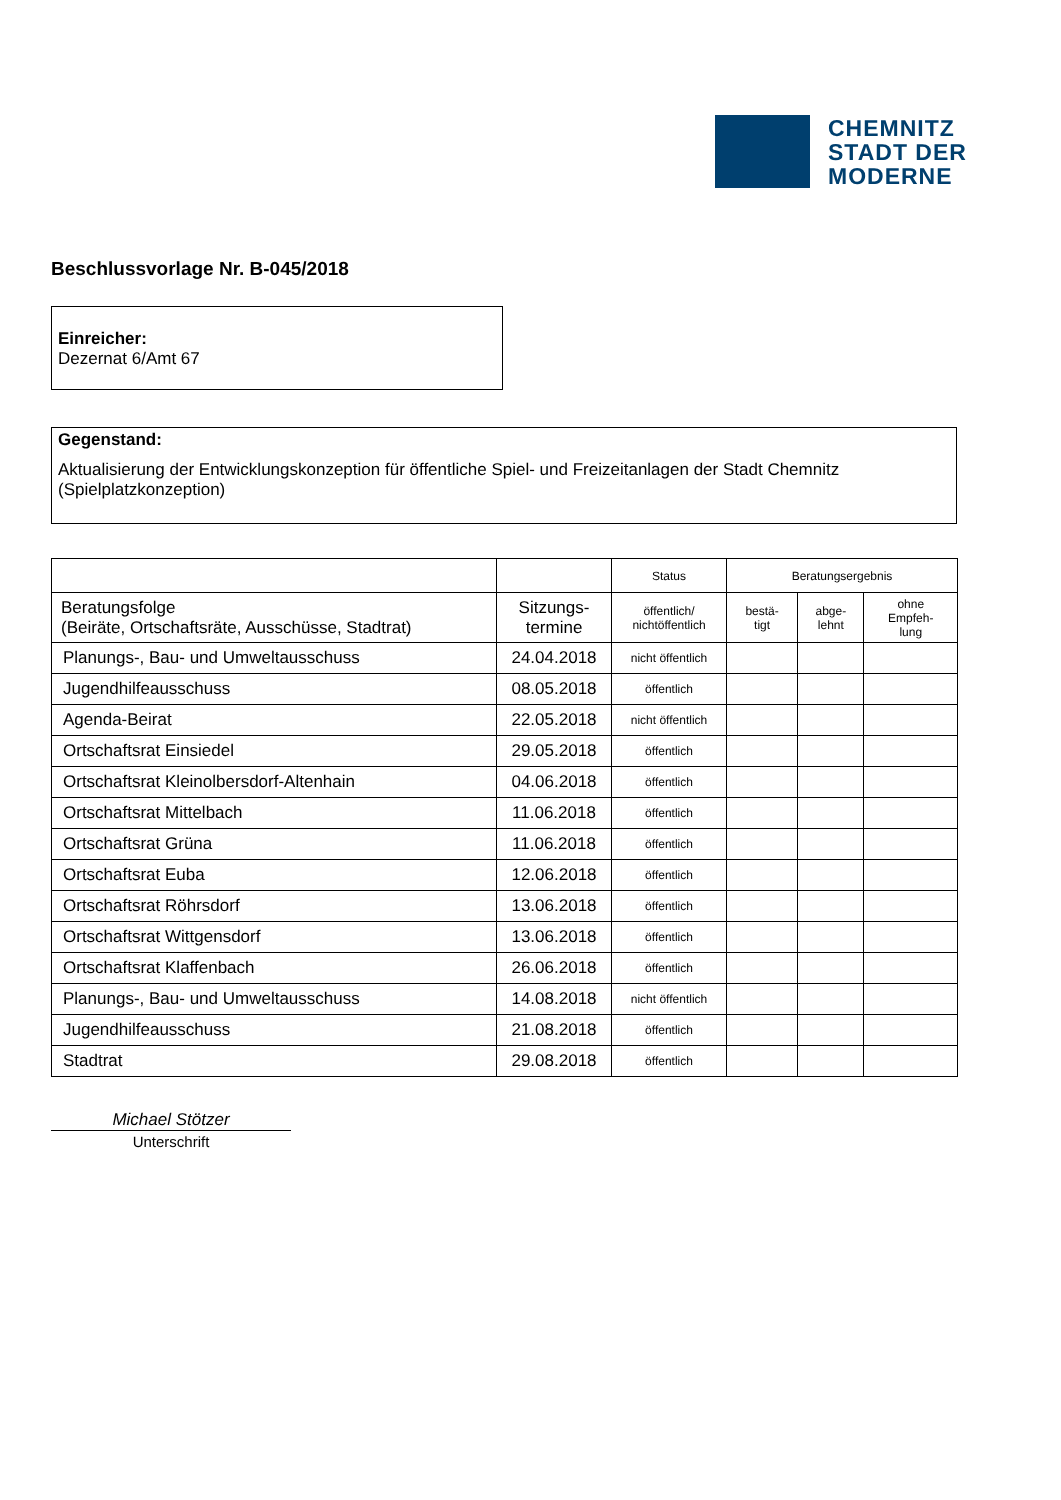CHEMNITZ
STADT DER
MODERNE
Beschlussvorlage Nr. B-045/2018
Einreicher:
Dezernat 6/Amt 67
Gegenstand:
Aktualisierung der Entwicklungskonzeption für öffentliche Spiel- und Freizeitanlagen der Stadt Chemnitz (Spielplatzkonzeption)
| | | Status | Beratungsergebnis | | |
| --- | --- | --- | --- | --- | --- |
| Beratungsfolge (Beiräte, Ortschaftsräte, Ausschüsse, Stadtrat) | Sitzungs- termine | öffentlich/ nichtöffentlich | bestä- tigt | abge- lehnt | ohne Empfeh- lung |
| Planungs-, Bau- und Umweltausschuss | 24.04.2018 | nicht öffentlich | | | |
| Jugendhilfeausschuss | 08.05.2018 | öffentlich | | | |
| Agenda-Beirat | 22.05.2018 | nicht öffentlich | | | |
| Ortschaftsrat Einsiedel | 29.05.2018 | öffentlich | | | |
| Ortschaftsrat Kleinolbersdorf-Altenhain | 04.06.2018 | öffentlich | | | |
| Ortschaftsrat Mittelbach | 11.06.2018 | öffentlich | | | |
| Ortschaftsrat Grüna | 11.06.2018 | öffentlich | | | |
| Ortschaftsrat Euba | 12.06.2018 | öffentlich | | | |
| Ortschaftsrat Röhrsdorf | 13.06.2018 | öffentlich | | | |
| Ortschaftsrat Wittgensdorf | 13.06.2018 | öffentlich | | | |
| Ortschaftsrat Klaffenbach | 26.06.2018 | öffentlich | | | |
| Planungs-, Bau- und Umweltausschuss | 14.08.2018 | nicht öffentlich | | | |
| Jugendhilfeausschuss | 21.08.2018 | öffentlich | | | |
| Stadtrat | 29.08.2018 | öffentlich | | | |
Michael Stötzer
Unterschrift